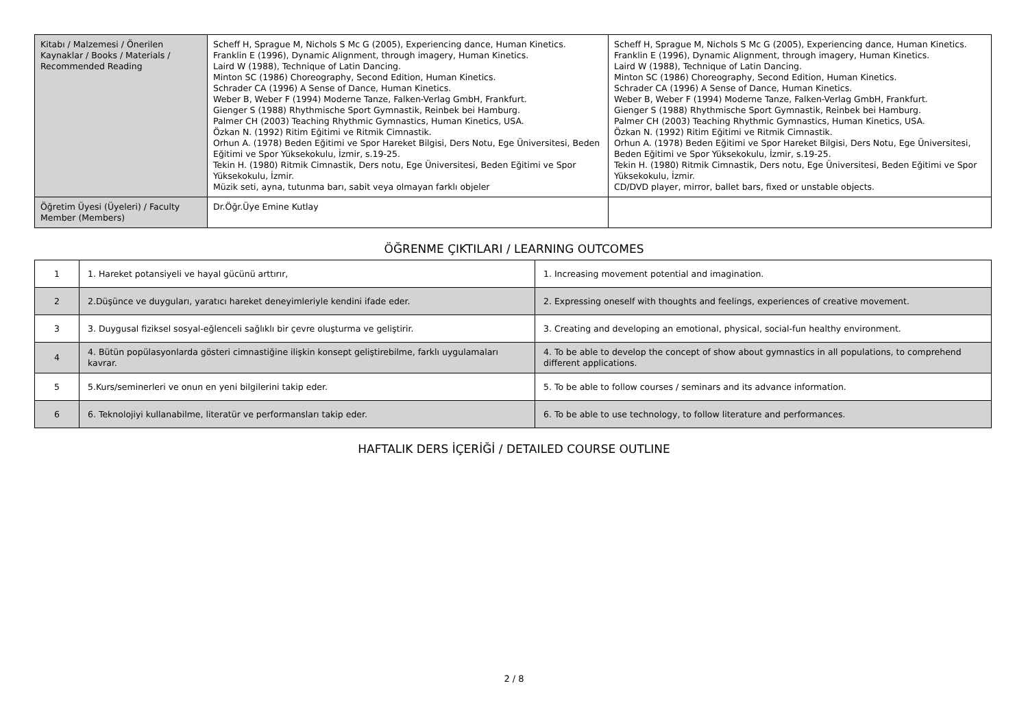| Kitabı / Malzemesi / Önerilen Kaynaklar / Books / Materials / Recommended Reading | Scheff H, Sprague M, Nichols S Mc G (2005), Experiencing dance, Human Kinetics. Franklin E (1996), Dynamic Alignment, through imagery, Human Kinetics. Laird W (1988), Technique of Latin Dancing. Minton SC (1986) Choreography, Second Edition, Human Kinetics. Schrader CA (1996) A Sense of Dance, Human Kinetics. Weber B, Weber F (1994) Moderne Tanze, Falken-Verlag GmbH, Frankfurt. Gienger S (1988) Rhythmische Sport Gymnastik, Reinbek bei Hamburg. Palmer CH (2003) Teaching Rhythmic Gymnastics, Human Kinetics, USA. Özkan N. (1992) Ritim Eğitimi ve Ritmik Cimnastik. Orhun A. (1978) Beden Eğitimi ve Spor Hareket Bilgisi, Ders Notu, Ege Üniversitesi, Beden Eğitimi ve Spor Yüksekokulu, İzmir, s.19-25. Tekin H. (1980) Ritmik Cimnastik, Ders notu, Ege Üniversitesi, Beden Eğitimi ve Spor Yüksekokulu, İzmir. Müzik seti, ayna, tutunma barı, sabit veya olmayan farklı objeler | Scheff H, Sprague M, Nichols S Mc G (2005), Experiencing dance, Human Kinetics. Franklin E (1996), Dynamic Alignment, through imagery, Human Kinetics. Laird W (1988), Technique of Latin Dancing. Minton SC (1986) Choreography, Second Edition, Human Kinetics. Schrader CA (1996) A Sense of Dance, Human Kinetics. Weber B, Weber F (1994) Moderne Tanze, Falken-Verlag GmbH, Frankfurt. Gienger S (1988) Rhythmische Sport Gymnastik, Reinbek bei Hamburg. Palmer CH (2003) Teaching Rhythmic Gymnastics, Human Kinetics, USA. Özkan N. (1992) Ritim Eğitimi ve Ritmik Cimnastik. Orhun A. (1978) Beden Eğitimi ve Spor Hareket Bilgisi, Ders Notu, Ege Üniversitesi, Beden Eğitimi ve Spor Yüksekokulu, İzmir, s.19-25. Tekin H. (1980) Ritmik Cimnastik, Ders notu, Ege Üniversitesi, Beden Eğitimi ve Spor Yüksekokulu, İzmir. CD/DVD player, mirror, ballet bars, fixed or unstable objects. |
| Öğretim Üyesi (Üyeleri) / Faculty Member (Members) | Dr.Öğr.Üye Emine Kutlay | |
ÖĞRENME ÇIKTILARI / LEARNING OUTCOMES
| 1 | 1. Hareket potansiyeli ve hayal gücünü arttırır, | 1. Increasing movement potential and imagination. |
| 2 | 2.Düşünce ve duyguları, yaratıcı hareket deneyimleriyle kendini ifade eder. | 2. Expressing oneself with thoughts and feelings, experiences of creative movement. |
| 3 | 3. Duygusal fiziksel sosyal-eğlenceli sağlıklı bir çevre oluşturma ve geliştirir. | 3. Creating and developing an emotional, physical, social-fun healthy environment. |
| 4 | 4. Bütün popülasyonlarda gösteri cimnastiğine ilişkin konsept geliştirebilme, farklı uygulamaları kavrar. | 4. To be able to develop the concept of show about gymnastics in all populations, to comprehend different applications. |
| 5 | 5.Kurs/seminerleri ve onun en yeni bilgilerini takip eder. | 5. To be able to follow courses / seminars and its advance information. |
| 6 | 6. Teknolojiyi kullanabilme, literatür ve performansları takip eder. | 6. To be able to use technology, to follow literature and performances. |
HAFTALIK DERS İÇERİĞİ / DETAILED COURSE OUTLINE
2 / 8